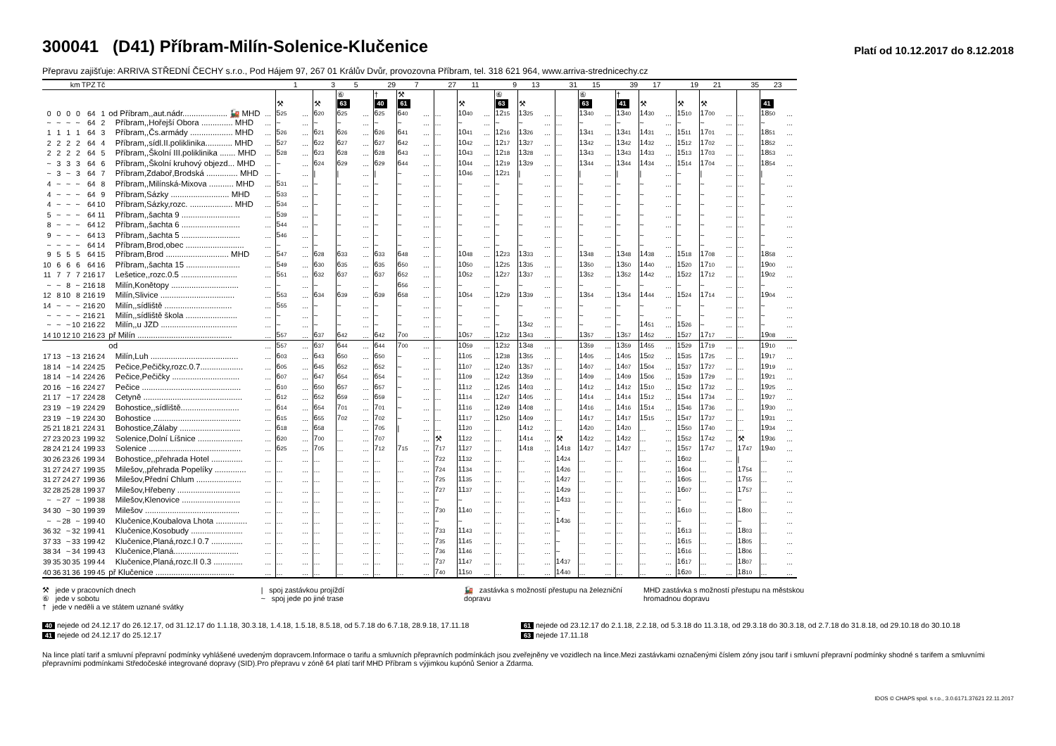300041 (D41) Příbram-Milín-Solenice-Klučenice
Platí od 10.12.2017 do 8.12.2018
Přepravu zajišťuje: ARRIVA STŘEDNÍ ČECHY s.r.o., Pod Hájem 97, 267 01 Králův Dvůr, provozovna Příbram, tel. 318 621 964, www.arriva-strednicechy.cz
| km | | | | TPZ | Tč | | | 1 | | 3 | 5 | | 29 | 7 | | 27 | 11 | | 9 | 13 | | 31 | 15 | | 39 | 17 | | 19 | 21 | | 35 | 23 | |
| --- | --- | --- | --- | --- | --- | --- | --- | --- | --- | --- | --- | --- | --- | --- | --- | --- | --- | --- | --- | --- | --- | --- | --- | --- | --- | --- | --- | --- | --- | --- | --- | --- | --- |
| | | | | | | | | | | | ⑥ | | † | ⚒ | | | | | ⑥ | | | | ⑥ | | † | | | | | | | | |
| | | | | | | | | ⚒ | | ⚒ | 63 | | 40 | 61 | | | ⚒ | | 63 | ⚒ | | | 63 | | 41 | ⚒ | | ⚒ | ⚒ | | | 41 | |
| 0 | 0 | 0 | 0 | 64 | 1 | od Příbram,,aut.nádr.................... 🚂 MHD | ... | 5 25 | ... | 6 20 | 6 25 | ... | 6 25 | 6 40 | ... | ... | 10 40 | ... | 12 15 | 13 25 | ... | ... | 13 40 | ... | 13 40 | 14 30 | ... | 15 10 | 17 00 | ... | ... | 18 50 | ... |
| ~ | ~ | ~ | ~ | 64 | 2 | Příbram,,Hořejší Obora .............. MHD | ... | ~ | ... | ~ | ~ | ... | ~ | ~ | ... | ... | ~ | ... | ~ | ~ | ... | ... | ~ | ... | ~ | ~ | ... | ~ | ~ | ... | ... | ~ | ... |
| 1 | 1 | 1 | 1 | 64 | 3 | Příbram,,Čs.armády ................... MHD | ... | 5 26 | ... | 6 21 | 6 26 | ... | 6 26 | 6 41 | ... | ... | 10 41 | ... | 12 16 | 13 26 | ... | ... | 13 41 | ... | 13 41 | 14 31 | ... | 15 11 | 17 01 | ... | ... | 18 51 | ... |
| 2 | 2 | 2 | 2 | 64 | 4 | Příbram,,sídl.II.poliklinika............ MHD | ... | 5 27 | ... | 6 22 | 6 27 | ... | 6 27 | 6 42 | ... | ... | 10 42 | ... | 12 17 | 13 27 | ... | ... | 13 42 | ... | 13 42 | 14 32 | ... | 15 12 | 17 02 | ... | ... | 18 52 | ... |
| 2 | 2 | 2 | 2 | 64 | 5 | Příbram,,Školní III.poliklinika ....... MHD | ... | 5 28 | ... | 6 23 | 6 28 | ... | 6 28 | 6 43 | ... | ... | 10 43 | ... | 12 18 | 13 28 | ... | ... | 13 43 | ... | 13 43 | 14 33 | ... | 15 13 | 17 03 | ... | ... | 18 53 | ... |
| ~ | 3 | 3 | 3 | 64 | 6 | Příbram,,Školní kruhový objezd... MHD | ... | ~ | ... | 6 24 | 6 29 | ... | 6 29 | 6 44 | ... | ... | 10 44 | ... | 12 19 | 13 29 | ... | ... | 13 44 | ... | 13 44 | 14 34 | ... | 15 14 | 17 04 | ... | ... | 18 54 | ... |
| ~ | 3 | ~ | 3 | 64 | 7 | Příbram,Zdaboř,Brodská .............. MHD | ... | ~ | ... | / | / | ... | / | ~ | ... | ... | 10 46 | ... | 12 21 | / | ... | ... | / | ... | / | / | ... | ~ | / | ... | ... | / | ... |
| 4 | ~ | ~ | ~ | 64 | 8 | Příbram,,Milínská-Mixova ........... MHD | ... | 5 31 | ... | ~ | ~ | ... | ~ | ~ | ... | ... | ~ | ... | ~ | ~ | ... | ... | ~ | ... | ~ | ~ | ... | ~ | ~ | ... | ... | ~ | ... |
| 4 | ~ | ~ | ~ | 64 | 9 | Příbram,Sázky .......................... MHD | ... | 5 33 | ... | ~ | ~ | ... | ~ | ~ | ... | ... | ~ | ... | ~ | ~ | ... | ... | ~ | ... | ~ | ~ | ... | ~ | ~ | ... | ... | ~ | ... |
| 4 | ~ | ~ | ~ | 64 | 10 | Příbram,Sázky,rozc. ................... MHD | ... | 5 34 | ... | ~ | ~ | ... | ~ | ~ | ... | ... | ~ | ... | ~ | ~ | ... | ... | ~ | ... | ~ | ~ | ... | ~ | ~ | ... | ... | ~ | ... |
| 5 | ~ | ~ | ~ | 64 | 11 | Příbram,,šachta 9 .......................... | ... | 5 39 | ... | ~ | ~ | ... | ~ | ~ | ... | ... | ~ | ... | ~ | ~ | ... | ... | ~ | ... | ~ | ~ | ... | ~ | ~ | ... | ... | ~ | ... |
| 8 | ~ | ~ | ~ | 64 | 12 | Příbram,,šachta 6 .......................... | ... | 5 44 | ... | ~ | ~ | ... | ~ | ~ | ... | ... | ~ | ... | ~ | ~ | ... | ... | ~ | ... | ~ | ~ | ... | ~ | ~ | ... | ... | ~ | ... |
| 9 | ~ | ~ | ~ | 64 | 13 | Příbram,,šachta 5 .......................... | ... | 5 46 | ... | ~ | ~ | ... | ~ | ~ | ... | ... | ~ | ... | ~ | ~ | ... | ... | ~ | ... | ~ | ~ | ... | ~ | ~ | ... | ... | ~ | ... |
| ~ | ~ | ~ | ~ | 64 | 14 | Příbram,Brod,obec .......................... | ... | ~ | ... | ~ | ~ | ... | ~ | ~ | ... | ... | ~ | ... | ~ | ~ | ... | ... | ~ | ... | ~ | ~ | ... | ~ | ~ | ... | ... | ~ | ... |
| 9 | 5 | 5 | 5 | 64 | 15 | Příbram,Brod ............................ MHD | ... | 5 47 | ... | 6 28 | 6 33 | ... | 6 33 | 6 48 | ... | ... | 10 48 | ... | 12 23 | 13 33 | ... | ... | 13 48 | ... | 13 48 | 14 38 | ... | 15 18 | 17 08 | ... | ... | 18 58 | ... |
| 10 | 6 | 6 | 6 | 64 | 16 | Příbram,,šachta 15 ........................ | ... | 5 49 | ... | 6 30 | 6 35 | ... | 6 35 | 6 50 | ... | ... | 10 50 | ... | 12 25 | 13 35 | ... | ... | 13 50 | ... | 13 50 | 14 40 | ... | 15 20 | 17 10 | ... | ... | 19 00 | ... |
| 11 | 7 | 7 | 7 | 216 | 17 | Lešetice,,rozc.0.5 ......................... | ... | 5 51 | ... | 6 32 | 6 37 | ... | 6 37 | 6 52 | ... | ... | 10 52 | ... | 12 27 | 13 37 | ... | ... | 13 52 | ... | 13 52 | 14 42 | ... | 15 22 | 17 12 | ... | ... | 19 02 | ... |
| ~ | ~ | 8 | ~ | 216 | 18 | Milín,Konětopy .............................. | ... | ~ | ... | ~ | ~ | ... | ~ | 6 56 | ... | ... | ~ | ... | ~ | ~ | ... | ... | ~ | ... | ~ | ~ | ... | ~ | ~ | ... | ... | ~ | ... |
| 12 | 8 | 10 | 8 | 216 | 19 | Milín,Slivice ................................. | ... | 5 53 | ... | 6 34 | 6 39 | ... | 6 39 | 6 58 | ... | ... | 10 54 | ... | 12 29 | 13 39 | ... | ... | 13 54 | ... | 13 54 | 14 44 | ... | 15 24 | 17 14 | ... | ... | 19 04 | ... |
| 14 | ~ | ~ | ~ | 216 | 20 | Milín,,sídliště .............................. | ... | 5 55 | ... | ~ | ~ | ... | ~ | ~ | ... | ... | ~ | ... | ~ | ~ | ... | ... | ~ | ... | ~ | ~ | ... | ~ | ~ | ... | ... | ~ | ... |
| ~ | ~ | ~ | ~ | 216 | 21 | Milín,,sídliště škola ....................... | ... | ~ | ... | ~ | ~ | ... | ~ | ~ | ... | ... | ~ | ... | ~ | ~ | ... | ... | ~ | ... | ~ | ~ | ... | ~ | ~ | ... | ... | ~ | ... |
| ~ | ~ | ~ | 10 | 216 | 22 | Milín,,u JZD .................................. | ... | ~ | ... | ~ | ~ | ... | ~ | ~ | ... | ... | ~ | ... | ~ | 13 42 | ... | ... | ~ | ... | ~ | 14 51 | ... | 15 26 | ~ | ... | ... | ~ | ... |
| 14 | 10 | 12 | 10 | 216 | 23 | př Milín .......................................... | ... | 5 57 | ... | 6 37 | 6 42 | ... | 6 42 | 7 00 | ... | ... | 10 57 | ... | 12 32 | 13 43 | ... | ... | 13 57 | ... | 13 57 | 14 52 | ... | 15 27 | 17 17 | ... | ... | 19 08 | ... |
| | | | | | | od | ... | 5 57 | ... | 6 37 | 6 44 | ... | 6 44 | 7 00 | ... | ... | 10 59 | ... | 12 32 | 13 48 | ... | ... | 13 59 | ... | 13 59 | 14 55 | ... | 15 29 | 17 19 | ... | ... | 19 10 | ... |
| 17 | 13 | ~ | 13 | 216 | 24 | Milín,Luh ....................................... | ... | 6 03 | ... | 6 43 | 6 50 | ... | 6 50 | ~ | ... | ... | 11 05 | ... | 12 38 | 13 55 | ... | ... | 14 05 | ... | 14 05 | 15 02 | ... | 15 35 | 17 25 | ... | ... | 19 17 | ... |
| 18 | 14 | ~ | 14 | 224 | 25 | Pečice,Pečičky,rozc.0.7................... | ... | 6 05 | ... | 6 45 | 6 52 | ... | 6 52 | ~ | ... | ... | 11 07 | ... | 12 40 | 13 57 | ... | ... | 14 07 | ... | 14 07 | 15 04 | ... | 15 37 | 17 27 | ... | ... | 19 19 | ... |
| 18 | 14 | ~ | 14 | 224 | 26 | Pečice,Pečičky .............................. | ... | 6 07 | ... | 6 47 | 6 54 | ... | 6 54 | ~ | ... | ... | 11 09 | ... | 12 42 | 13 59 | ... | ... | 14 09 | ... | 14 09 | 15 06 | ... | 15 39 | 17 29 | ... | ... | 19 21 | ... |
| 20 | 16 | ~ | 16 | 224 | 27 | Pečice ............................................ | ... | 6 10 | ... | 6 50 | 6 57 | ... | 6 57 | ~ | ... | ... | 11 12 | ... | 12 45 | 14 03 | ... | ... | 14 12 | ... | 14 12 | 15 10 | ... | 15 42 | 17 32 | ... | ... | 19 25 | ... |
| 21 | 17 | ~ | 17 | 224 | 28 | Cetyně ............................................ | ... | 6 12 | ... | 6 52 | 6 59 | ... | 6 59 | ~ | ... | ... | 11 14 | ... | 12 47 | 14 05 | ... | ... | 14 14 | ... | 14 14 | 15 12 | ... | 15 44 | 17 34 | ... | ... | 19 27 | ... |
| 23 | 19 | ~ | 19 | 224 | 29 | Bohostice,,sídliště.......................... | ... | 6 14 | ... | 6 54 | 7 01 | ... | 7 01 | ~ | ... | ... | 11 16 | ... | 12 49 | 14 08 | ... | ... | 14 16 | ... | 14 16 | 15 14 | ... | 15 46 | 17 36 | ... | ... | 19 30 | ... |
| 23 | 19 | ~ | 19 | 224 | 30 | Bohostice ....................................... | ... | 6 15 | ... | 6 55 | 7 02 | ... | 7 02 | ~ | ... | ... | 11 17 | ... | 12 50 | 14 09 | ... | ... | 14 17 | ... | 14 17 | 15 15 | ... | 15 47 | 17 37 | ... | ... | 19 31 | ... |
| 25 | 21 | 18 | 21 | 224 | 31 | Bohostice,Zálaby ........................... | ... | 6 18 | ... | 6 58 | ... | ... | 7 05 | / | ... | ... | 11 20 | ... | ... | 14 12 | ... | ... | 14 20 | ... | 14 20 | ... | ... | 15 50 | 17 40 | ... | ... | 19 34 | ... |
| 27 | 23 | 20 | 23 | 199 | 32 | Solenice,Dolní Líšnice .................... | ... | 6 20 | ... | 7 00 | ... | ... | 7 07 | | ... | ⚒ | 11 22 | ... | ... | 14 14 | ... | ⚒ | 14 22 | ... | 14 22 | ... | ... | 15 52 | 17 42 | ... | ⚒ | 19 36 | ... |
| 28 | 24 | 21 | 24 | 199 | 33 | Solenice ......................................... | ... | 6 25 | ... | 7 05 | ... | ... | 7 12 | 7 15 | ... | 7 17 | 11 27 | ... | ... | 14 18 | ... | 14 18 | 14 27 | ... | 14 27 | ... | ... | 15 57 | 17 47 | ... | 17 47 | 19 40 | ... |
| 30 | 26 | 23 | 26 | 199 | 34 | Bohostice,,přehrada Hotel .............. | ... | ... | ... | ... | ... | ... | ... | ... | ... | 7 22 | 11 32 | ... | ... | ... | ... | 14 24 | ... | ... | ... | ... | ... | 16 02 | ... | ... | / | ... | ... |
| 31 | 27 | 24 | 27 | 199 | 35 | Milešov,,přehrada Popelíky .............. | ... | ... | ... | ... | ... | ... | ... | ... | ... | 7 24 | 11 34 | ... | ... | ... | ... | 14 26 | ... | ... | ... | ... | ... | 16 04 | ... | ... | 17 54 | ... | ... |
| 31 | 27 | 24 | 27 | 199 | 36 | Milešov,Přední Chlum .................... | ... | ... | ... | ... | ... | ... | ... | ... | ... | 7 25 | 11 35 | ... | ... | ... | ... | 14 27 | ... | ... | ... | ... | ... | 16 05 | ... | ... | 17 55 | ... | ... |
| 32 | 28 | 25 | 28 | 199 | 37 | Milešov,Hřebeny ............................ | ... | ... | ... | ... | ... | ... | ... | ... | ... | 7 27 | 11 37 | ... | ... | ... | ... | 14 29 | ... | ... | ... | ... | ... | 16 07 | ... | ... | 17 57 | ... | ... |
| ~ | ~ | 27 | ~ | 199 | 38 | Milešov,Klenovice .......................... | ... | ... | ... | ... | ... | ... | ... | ... | ... | ~ | ~ | ... | ... | ... | ... | 14 33 | ... | ... | ... | ... | ... | ~ | ... | ... | ~ | ... | ... |
| 34 | 30 | ~ | 30 | 199 | 39 | Milešov .......................................... | ... | ... | ... | ... | ... | ... | ... | ... | ... | 7 30 | 11 40 | ... | ... | ... | ... | ~ | ... | ... | ... | ... | ... | 16 10 | ... | ... | 18 00 | ... | ... |
| ~ | ~ | 28 | ~ | 199 | 40 | Klučenice,Koubalova Lhota .............. | ... | ... | ... | ... | ... | ... | ... | ... | ... | ~ | ~ | ... | ... | ... | ... | 14 36 | ... | ... | ... | ... | ... | ~ | ... | ... | ~ | ... | ... |
| 36 | 32 | ~ | 32 | 199 | 41 | Klučenice,Kosobudy ....................... | ... | ... | ... | ... | ... | ... | ... | ... | ... | 7 33 | 11 43 | ... | ... | ... | ... | ~ | ... | ... | ... | ... | ... | 16 13 | ... | ... | 18 03 | ... | ... |
| 37 | 33 | ~ | 33 | 199 | 42 | Klučenice,Planá,rozc.I 0.7 .............. | ... | ... | ... | ... | ... | ... | ... | ... | ... | 7 35 | 11 45 | ... | ... | ... | ... | ~ | ... | ... | ... | ... | ... | 16 15 | ... | ... | 18 05 | ... | ... |
| 38 | 34 | ~ | 34 | 199 | 43 | Klučenice,Planá............................. | ... | ... | ... | ... | ... | ... | ... | ... | ... | 7 36 | 11 46 | ... | ... | ... | ... | ~ | ... | ... | ... | ... | ... | 16 16 | ... | ... | 18 06 | ... | ... |
| 39 | 35 | 30 | 35 | 199 | 44 | Klučenice,Planá,rozc.II 0.3 ............. | ... | ... | ... | ... | ... | ... | ... | ... | ... | 7 37 | 11 47 | ... | ... | ... | ... | 14 37 | ... | ... | ... | ... | ... | 16 17 | ... | ... | 18 07 | ... | ... |
| 40 | 36 | 31 | 36 | 199 | 45 | př Klučenice ................................... | ... | ... | ... | ... | ... | ... | ... | ... | ... | 7 40 | 11 50 | ... | ... | ... | ... | 14 40 | ... | ... | ... | ... | ... | 16 20 | ... | ... | 18 10 | ... | ... |
⚒ jede v pracovních dnech
⑥ jede v sobotu
† jede v neděli a ve státem uznané svátky
| spoj zastávkou projíždí
~ spoj jede po jiné trase
🚂 zastávka s možností přestupu na železniční
dopravu
MHD zastávka s možností přestupu na městskou
hromadnou dopravu
40 nejede od 24.12.17 do 26.12.17, od 31.12.17 do 1.1.18, 30.3.18, 1.4.18, 1.5.18, 8.5.18, od 5.7.18 do 6.7.18, 28.9.18, 17.11.18
41 nejede od 24.12.17 do 25.12.17
61 nejede od 23.12.17 do 2.1.18, 2.2.18, od 5.3.18 do 11.3.18, od 29.3.18 do 30.3.18, od 2.7.18 do 31.8.18, od 29.10.18 do 30.10.18
63 nejede 17.11.18
Na lince platí tarif a smluvní přepravní podmínky vyhlášené uvedeným dopravcem.Informace o tarifu a smluvních přepravních podmínkách jsou zveřejněny ve vozidlech na lince.Mezi zastávkami označenými číslem zóny jsou tarif i smluvní přepravní podmínky shodné s tarifem a smluvními přepravními podmínkami Středočeské integrované dopravy (SID).Pro přepravu v zóně 64 platí tarif MHD Příbram s výjimkou kupónů Senior a Zdarma.
IDOS © CHAPS spol. s r.o., 3.0.6171.37621 22.11.2017